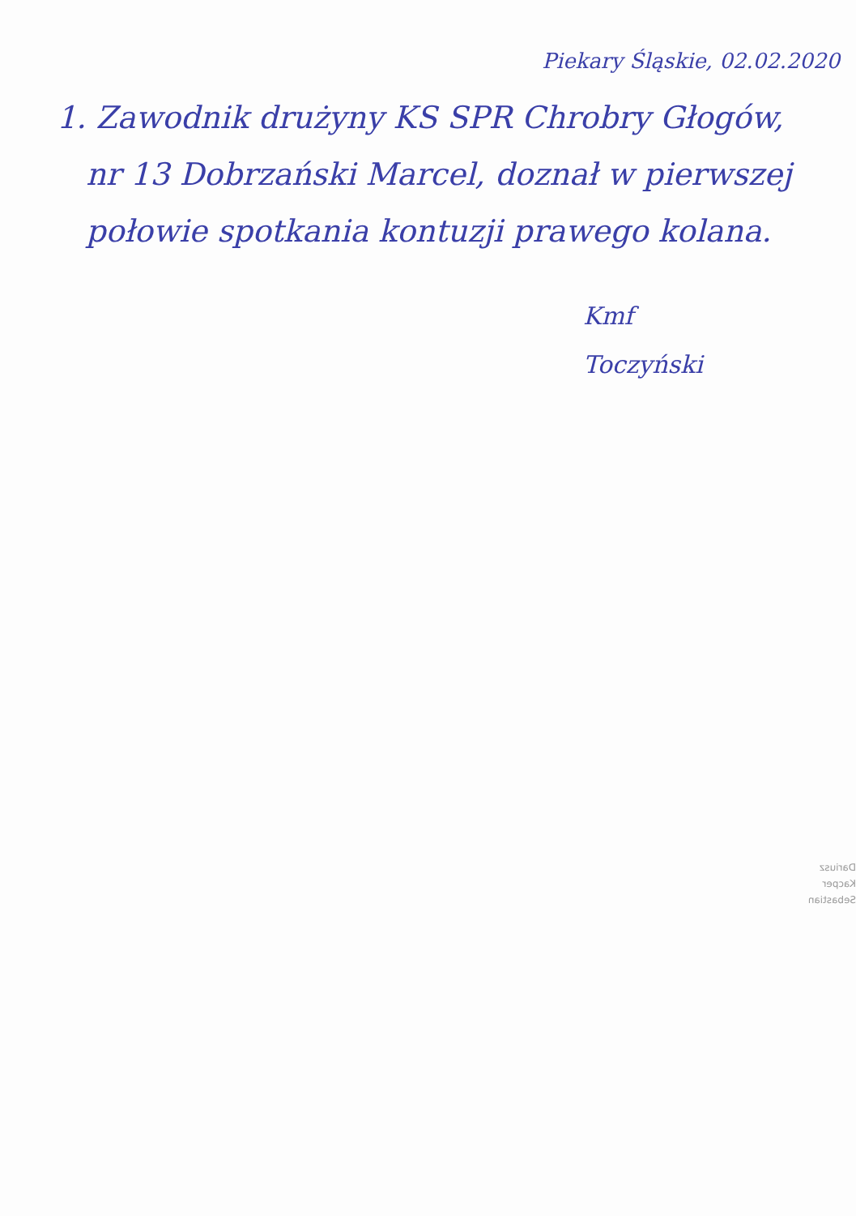Piekary Śląskie, 02.02.2020
1. Zawodnik drużyny KS SPR Chrobry Głogów,
nr 13 Dobrzański Marcel, doznał w pierwszej
połowie spotkania kontuzji prawego kolana.
Kmf
Toczyński
Dariusz
Kacper
Sebastian